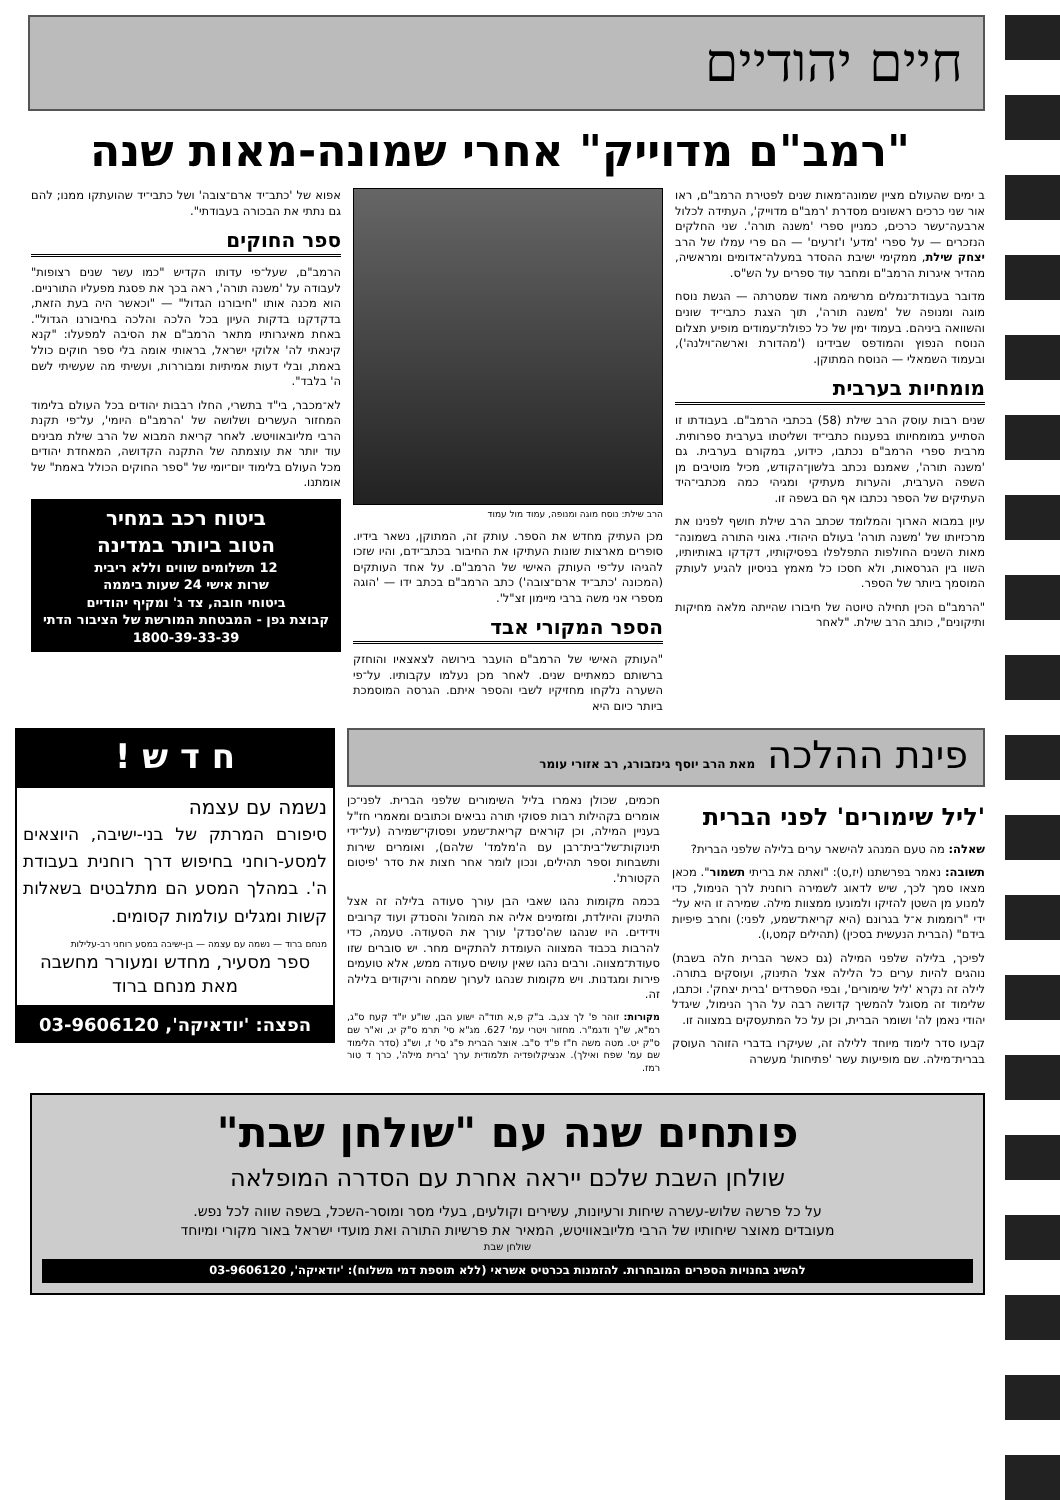חיים יהודיים
"רמב"ם מדוייק" אחרי שמונה-מאות שנה
ב ימים שהעולם מציין שמונה־מאות שנים לפטירת הרמב"ם, ראו אור שני כרכים ראשונים מסדרת 'רמב"ם מדוייק', העתידה לכלול ארבעה־עשר כרכים, כמניין ספרי 'משנה תורה'. שני החלקים הנזכרים — על ספרי 'מדע' ו'זרעים' — הם פרי עמלו של הרב יצחק שילת, ממקימי ישיבת ההסדר במעלה־אדומים ומראשיה, מהדיר איגרות הרמב"ם ומחבר עוד ספרים על הש"ס.
מדובר בעבודת־נמלים מרשימה מאוד שמטרתה — הגשת נוסח מוגה ומנופה של 'משנה תורה', תוך הצגת כתבי־יד שונים והשוואה ביניהם. בעמוד ימין של כל כפולת־עמודים מופיע תצלום הנוסח הנפוץ והמודפס שבידינו ('מהדורת וארשה־וילנה'), ובעמוד השמאלי — הנוסח המתוקן.
מומחיות בערבית
שנים רבות עוסק הרב שילת (58) בכתבי הרמב"ם. בעבודתו זו הסתייע במומחיותו בפענוח כתבי־יד ושליטתו בערבית ספרותית. מרבית ספרי הרמב"ם נכתבו, כידוע, במקורם בערבית. גם 'משנה תורה', שאמנם נכתב בלשון־הקודש, מכיל מוטיבים מן השפה הערבית, והערות מעתיקי ומגיהי כמה מכתבי־היד העתיקים של הספר נכתבו אף הם בשפה זו.
עיון במבוא הארוך והמלומד שכתב הרב שילת חושף לפנינו את מרכזיותו של 'משנה תורה' בעולם היהודי. גאוני התורה בשמונה־מאות השנים החולפות התפלפלו בפסיקותיו, דקדקו באותיותיו, השוו בין הגרסאות, ולא חסכו כל מאמץ בניסיון להגיע לעותק המוסמך ביותר של הספר.
"הרמב"ם הכין תחילה טיוטה של חיבורו שהייתה מלאה מחיקות ותיקונים", כותב הרב שילת. "לאחר
הרב שילת: נוסח מוגה ומנופה, עמוד מול עמוד
מכן העתיק מחדש את הספר. עותק זה, המתוקן, נשאר בידיו. סופרים מארצות שונות העתיקו את החיבור בכתב־ידם, והיו שזכו להגיהו על־פי העותק האישי של הרמב"ם. על אחד העותקים (המכונה 'כתב־יד ארם־צובה') כתב הרמב"ם בכתב ידו — 'הוגה מספרי אני משה ברבי מיימון זצ"ל'.
הספר המקורי אבד
"העותק האישי של הרמב"ם הועבר בירושה לצאצאיו והוחזק ברשותם כמאתיים שנים. לאחר מכן נעלמו עקבותיו. על־פי השערה נלקחו מחזיקיו לשבי והספר איתם. הגרסה המוסמכת ביותר כיום היא
אפוא של 'כתב־יד ארם־צובה' ושל כתבי־יד שהועתקו ממנו; להם גם נתתי את הבכורה בעבודתי".
ספר החוקים
הרמב"ם, שעל־פי עדותו הקדיש "כמו עשר שנים רצופות" לעבודה על 'משנה תורה', ראה בכך את פסגת מפעליו התורניים. הוא מכנה אותו "חיבורנו הגדול" — "וכאשר היה בעת הזאת, בדקדקנו בדקות העיון בכל הלכה והלכה בחיבורנו הגדול". באחת מאיגרותיו מתאר הרמב"ם את הסיבה למפעלו: "קנא קינאתי לה' אלוקי ישראל, בראותי אומה בלי ספר חוקים כולל באמת, ובלי דעות אמיתיות ומבוררות, ועשיתי מה שעשיתי לשם ה' בלבד".
לא־מכבר, בי"ד בתשרי, החלו רבבות יהודים בכל העולם בלימוד המחזור העשרים ושלושה של 'הרמב"ם היומי', על־פי תקנת הרבי מליובאוויטש. לאחר קריאת המבוא של הרב שילת מבינים עוד יותר את עוצמתה של התקנה הקדושה, המאחדת יהודים מכל העולם בלימוד יום־יומי של "ספר החוקים הכולל באמת" של אומתנו.
ביטוח רכב במחיר
הטוב ביותר במדינה
12 תשלומים שווים וללא ריבית
שרות אישי 24 שעות ביממה
ביטוחי חובה, צד ג' ומקיף יהודיים
קבוצת גפן - המבטחת המורשת של הציבור הדתי
1800-39-33-39
פינת ההלכה מאת הרב יוסף גינזבורג, רב אזורי עומר
'ליל שימורים' לפני הברית
שאלה: מה טעם המנהג להישאר ערים בלילה שלפני הברית?
תשובה: נאמר בפרשתנו (יז,ט): "ואתה את בריתי תשמור". מכאן מצאו סמך לכך, שיש לדאוג לשמירה רוחנית לרך הנימול, כדי למנוע מן השטן להזיקו ולמונעו ממצוות מילה. שמירה זו היא על־ידי "רוממות א־ל בגרונם (היא קריאת־שמע, לפני:) וחרב פיפיות בידם" (הברית הנעשית בסכין) (תהילים קמט,ו).
לפיכך, בלילה שלפני המילה (גם כאשר הברית חלה בשבת) נוהגים להיות ערים כל הלילה אצל התינוק, ועוסקים בתורה. לילה זה נקרא 'ליל שימורים', ובפי הספרדים 'ברית יצחק'. וכתבו, שלימוד זה מסוגל להמשיך קדושה רבה על הרך הנימול, שיגדל יהודי נאמן לה' ושומר הברית, וכן על כל המתעסקים במצווה זו.
קבעו סדר לימוד מיוחד ללילה זה, שעיקרו בדברי הזוהר העוסק בברית־מילה. שם מופיעות עשר 'פתיחות' מעשרה
חכמים, שכולן נאמרו בליל השימורים שלפני הברית. לפני־כן אומרים בקהילות רבות פסוקי תורה נביאים וכתובים ומאמרי חז"ל בעניין המילה, וכן קוראים קריאת־שמע ופסוקי־שמירה (על־ידי תינוקות־של־בית־רבן עם ה'מלמד' שלהם), ואומרים שירות ותשבחות וספר תהילים, ונכון לומר אחר חצות את סדר 'פיטום הקטורת'.
בכמה מקומות נהגו שאבי הבן עורך סעודה בלילה זה אצל התינוק והיולדת, ומזמינים אליה את המוהל והסנדק ועוד קרובים וידידים. היו שנהגו שה'סנדק' עורך את הסעודה. טעמה, כדי להרבות בכבוד המצווה העומדת להתקיים מחר. יש סוברים שזו סעודת־מצווה. ורבים נהגו שאין עושים סעודה ממש, אלא טועמים פירות ומגדנות. ויש מקומות שנהגו לערוך שמחה וריקודים בלילה זה.
מקורות: זוהר פ' לך צג,ב. ב"ק פ,א תוד"ה ישוע הבן, שו"ע יו"ד קעח ס"ג, רמ"א, ש"ך ודגמ"ר. מחזור ויטרי עמ' 627. מג"א סי' תרמ ס"ק יג, וא"ר שם ס"ק יט. מטה משה ח"ז פ"ד ס"ב. אוצר הברית פ"ג סי' ז, וש"נ (סדר הלימוד שם עמ' שפח ואילך). אנציקלופדיה תלמודית ערך 'ברית מילה', כרך ד טור רמז.
ח ד ש !
נשמה עם עצמה
סיפורם המרתק של בני-ישיבה, היוצאים למסע-רוחני בחיפוש דרך רוחנית בעבודת ה'. במהלך המסע הם מתלבטים בשאלות קשות ומגלים עולמות קסומים.
מנחם ברוד — נשמה עם עצמה — בן-ישיבה במסע רוחני רב-עלילות
ספר מסעיר, מחדש ומעורר מחשבה
מאת מנחם ברוד
הפצה: 'יודאיקה', 03-9606120
פותחים שנה עם "שולחן שבת"
שולחן השבת שלכם ייראה אחרת עם הסדרה המופלאה
על כל פרשה שלוש-עשרה שיחות ורעיונות, עשירים וקולעים, בעלי מסר ומוסר-השכל, בשפה שווה לכל נפש.
מעובדים מאוצר שיחותיו של הרבי מליובאוויטש, המאיר את פרשיות התורה ואת מועדי ישראל באור מקורי ומיוחד
שולחן שבת
להשיג בחנויות הספרים המובחרות. להזמנות בכרטיס אשראי (ללא תוספת דמי משלוח): 'יודאיקה', 03-9606120